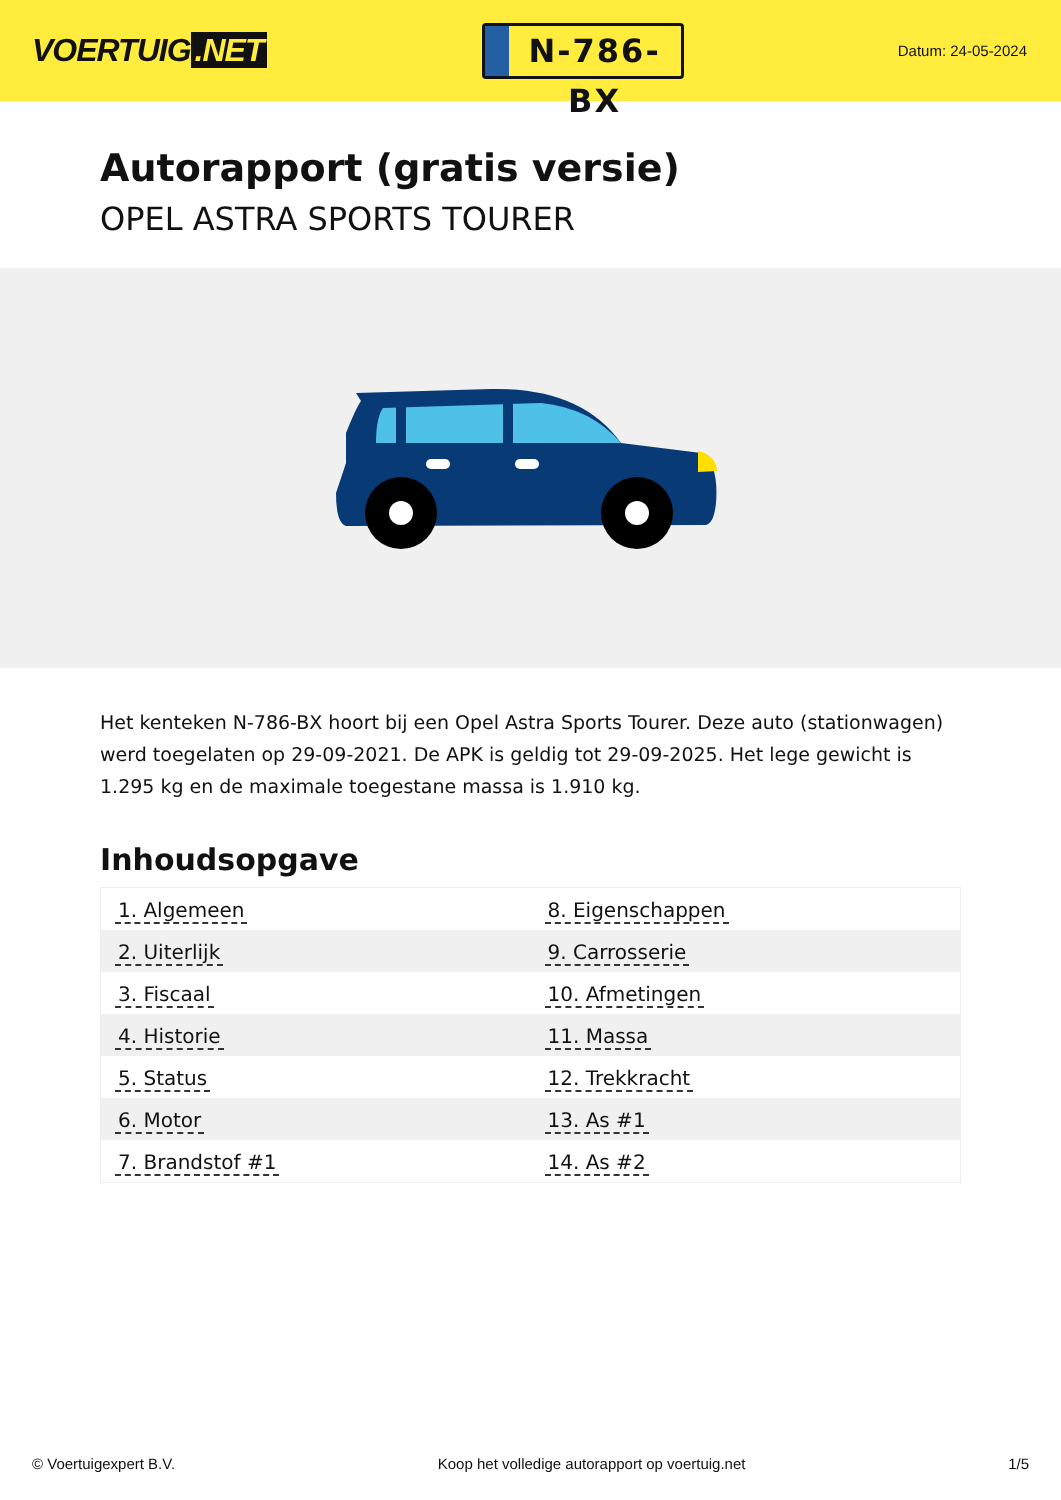VOERTUIG.NET
N-786-BX
Datum: 24-05-2024
Autorapport (gratis versie)
OPEL ASTRA SPORTS TOURER
Het kenteken N-786-BX hoort bij een Opel Astra Sports Tourer. Deze auto (stationwagen) werd toegelaten op 29-09-2021. De APK is geldig tot 29-09-2025. Het lege gewicht is 1.295 kg en de maximale toegestane massa is 1.910 kg.
Inhoudsopgave
| 1. Algemeen | 8. Eigenschappen |
| 2. Uiterlijk | 9. Carrosserie |
| 3. Fiscaal | 10. Afmetingen |
| 4. Historie | 11. Massa |
| 5. Status | 12. Trekkracht |
| 6. Motor | 13. As #1 |
| 7. Brandstof #1 | 14. As #2 |
© Voertuigexpert B.V. Koop het volledige autorapport op voertuig.net
1/5